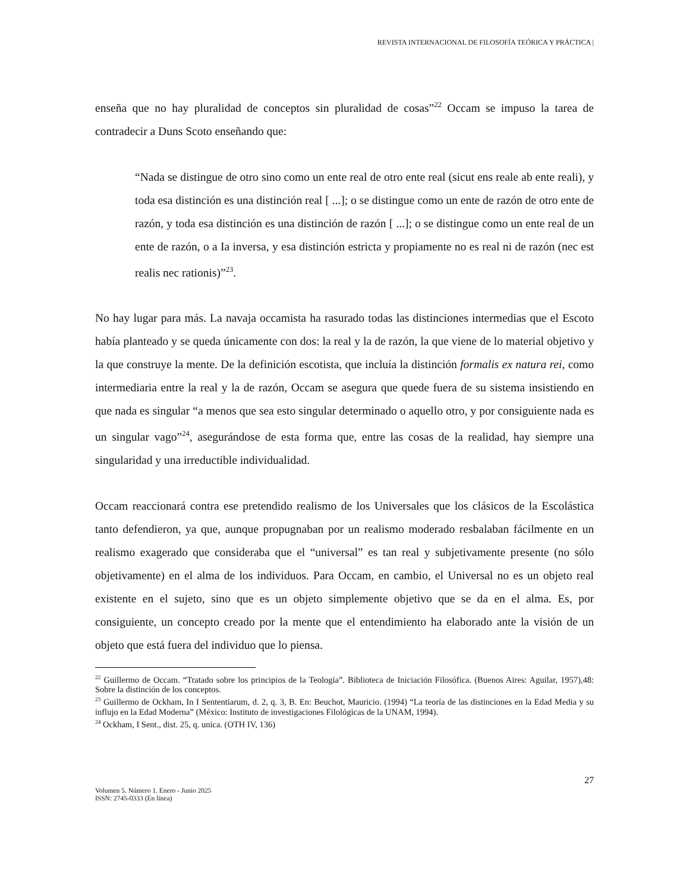REVISTA INTERNACIONAL DE FILOSOFÍA TEÓRICA Y PRÁCTICA |
enseña que no hay pluralidad de conceptos sin pluralidad de cosas”<sup>22</sup> Occam se impuso la tarea de contradecir a Duns Scoto enseñando que:
“Nada se distingue de otro sino como un ente real de otro ente real (sicut ens reale ab ente reali), y toda esa distinción es una distinción real [ ...]; o se distingue como un ente de razón de otro ente de razón, y toda esa distinción es una distinción de razón [ ...]; o se distingue como un ente real de un ente de razón, o a Ia inversa, y esa distinción estricta y propiamente no es real ni de razón (nec est realis nec rationis)”<sup>23</sup>.
No hay lugar para más. La navaja occamista ha rasurado todas las distinciones intermedias que el Escoto había planteado y se queda únicamente con dos: la real y la de razón, la que viene de lo material objetivo y la que construye la mente. De la definición escotista, que incluía la distinción formalis ex natura rei, como intermediaria entre la real y la de razón, Occam se asegura que quede fuera de su sistema insistiendo en que nada es singular “a menos que sea esto singular determinado o aquello otro, y por consiguiente nada es un singular vago”<sup>24</sup>, asegurándose de esta forma que, entre las cosas de la realidad, hay siempre una singularidad y una irreductible individualidad.
Occam reaccionará contra ese pretendido realismo de los Universales que los clásicos de la Escolástica tanto defendieron, ya que, aunque propugnaban por un realismo moderado resbalaban fácilmente en un realismo exagerado que consideraba que el “universal” es tan real y subjetivamente presente (no sólo objetivamente) en el alma de los individuos. Para Occam, en cambio, el Universal no es un objeto real existente en el sujeto, sino que es un objeto simplemente objetivo que se da en el alma. Es, por consiguiente, un concepto creado por la mente que el entendimiento ha elaborado ante la visión de un objeto que está fuera del individuo que lo piensa.
<sup>22</sup> Guillermo de Occam. “Tratado sobre los principios de la Teología”. Biblioteca de Iniciación Filosófica. (Buenos Aires: Aguilar, 1957),48: Sobre la distinción de los conceptos.
<sup>23</sup> Guillermo de Ockham, In I Sententiarum, d. 2, q. 3, B. En: Beuchot, Mauricio. (1994) “La teoría de las distinciones en la Edad Media y su influjo en la Edad Moderna” (México: Instituto de investigaciones Filológicas de la UNAM, 1994).
<sup>24</sup> Ockham, I Sent., dist. 25, q. unica. (OTH IV, 136)
27
Volumen 5. Número 1. Enero - Junio 2025
ISSN: 2745-0333 (En línea)